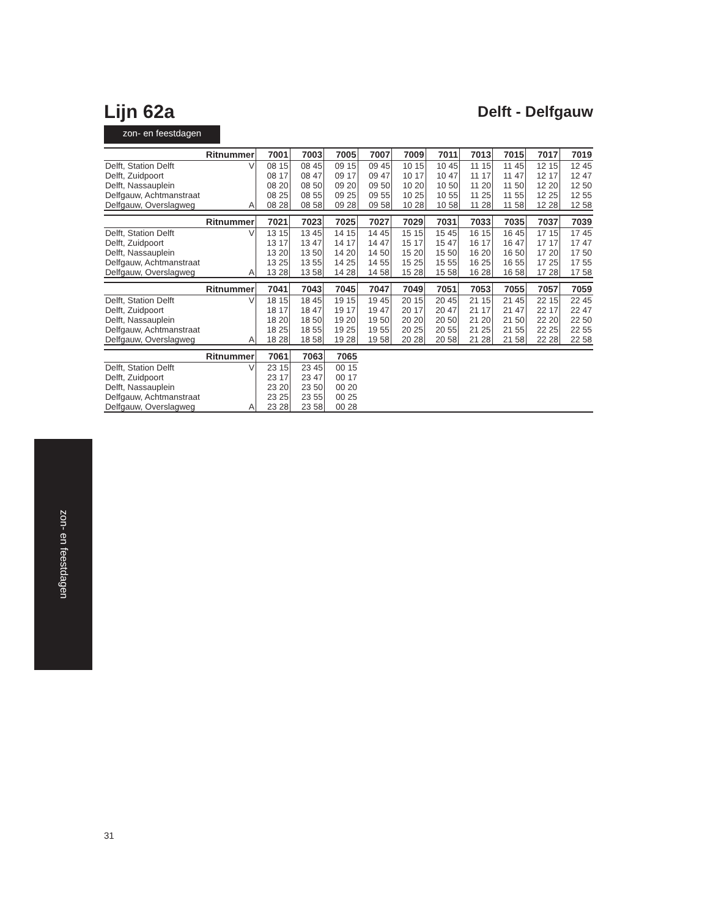Lijn 62a
Delft - Delfgauw
zon- en feestdagen
| Ritnummer | | 7001 | 7003 | 7005 | 7007 | 7009 | 7011 | 7013 | 7015 | 7017 | 7019 |
| --- | --- | --- | --- | --- | --- | --- | --- | --- | --- | --- | --- |
| Delft, Station Delft | V | 08 15 | 08 45 | 09 15 | 09 45 | 10 15 | 10 45 | 11 15 | 11 45 | 12 15 | 12 45 |
| Delft, Zuidpoort | | 08 17 | 08 47 | 09 17 | 09 47 | 10 17 | 10 47 | 11 17 | 11 47 | 12 17 | 12 47 |
| Delft, Nassauplein | | 08 20 | 08 50 | 09 20 | 09 50 | 10 20 | 10 50 | 11 20 | 11 50 | 12 20 | 12 50 |
| Delfgauw, Achtmanstraat | | 08 25 | 08 55 | 09 25 | 09 55 | 10 25 | 10 55 | 11 25 | 11 55 | 12 25 | 12 55 |
| Delfgauw, Overslagweg | A | 08 28 | 08 58 | 09 28 | 09 58 | 10 28 | 10 58 | 11 28 | 11 58 | 12 28 | 12 58 |
| Ritnummer | | 7021 | 7023 | 7025 | 7027 | 7029 | 7031 | 7033 | 7035 | 7037 | 7039 |
| --- | --- | --- | --- | --- | --- | --- | --- | --- | --- | --- | --- |
| Delft, Station Delft | V | 13 15 | 13 45 | 14 15 | 14 45 | 15 15 | 15 45 | 16 15 | 16 45 | 17 15 | 17 45 |
| Delft, Zuidpoort | | 13 17 | 13 47 | 14 17 | 14 47 | 15 17 | 15 47 | 16 17 | 16 47 | 17 17 | 17 47 |
| Delft, Nassauplein | | 13 20 | 13 50 | 14 20 | 14 50 | 15 20 | 15 50 | 16 20 | 16 50 | 17 20 | 17 50 |
| Delfgauw, Achtmanstraat | | 13 25 | 13 55 | 14 25 | 14 55 | 15 25 | 15 55 | 16 25 | 16 55 | 17 25 | 17 55 |
| Delfgauw, Overslagweg | A | 13 28 | 13 58 | 14 28 | 14 58 | 15 28 | 15 58 | 16 28 | 16 58 | 17 28 | 17 58 |
| Ritnummer | | 7041 | 7043 | 7045 | 7047 | 7049 | 7051 | 7053 | 7055 | 7057 | 7059 |
| --- | --- | --- | --- | --- | --- | --- | --- | --- | --- | --- | --- |
| Delft, Station Delft | V | 18 15 | 18 45 | 19 15 | 19 45 | 20 15 | 20 45 | 21 15 | 21 45 | 22 15 | 22 45 |
| Delft, Zuidpoort | | 18 17 | 18 47 | 19 17 | 19 47 | 20 17 | 20 47 | 21 17 | 21 47 | 22 17 | 22 47 |
| Delft, Nassauplein | | 18 20 | 18 50 | 19 20 | 19 50 | 20 20 | 20 50 | 21 20 | 21 50 | 22 20 | 22 50 |
| Delfgauw, Achtmanstraat | | 18 25 | 18 55 | 19 25 | 19 55 | 20 25 | 20 55 | 21 25 | 21 55 | 22 25 | 22 55 |
| Delfgauw, Overslagweg | A | 18 28 | 18 58 | 19 28 | 19 58 | 20 28 | 20 58 | 21 28 | 21 58 | 22 28 | 22 58 |
| Ritnummer | | 7061 | 7063 | 7065 | |
| --- | --- | --- | --- | --- | --- |
| Delft, Station Delft | V | 23 15 | 23 45 | 00 15 | |
| Delft, Zuidpoort | | 23 17 | 23 47 | 00 17 | |
| Delft, Nassauplein | | 23 20 | 23 50 | 00 20 | |
| Delfgauw, Achtmanstraat | | 23 25 | 23 55 | 00 25 | |
| Delfgauw, Overslagweg | A | 23 28 | 23 58 | 00 28 | |
zon- en feestdagen
31